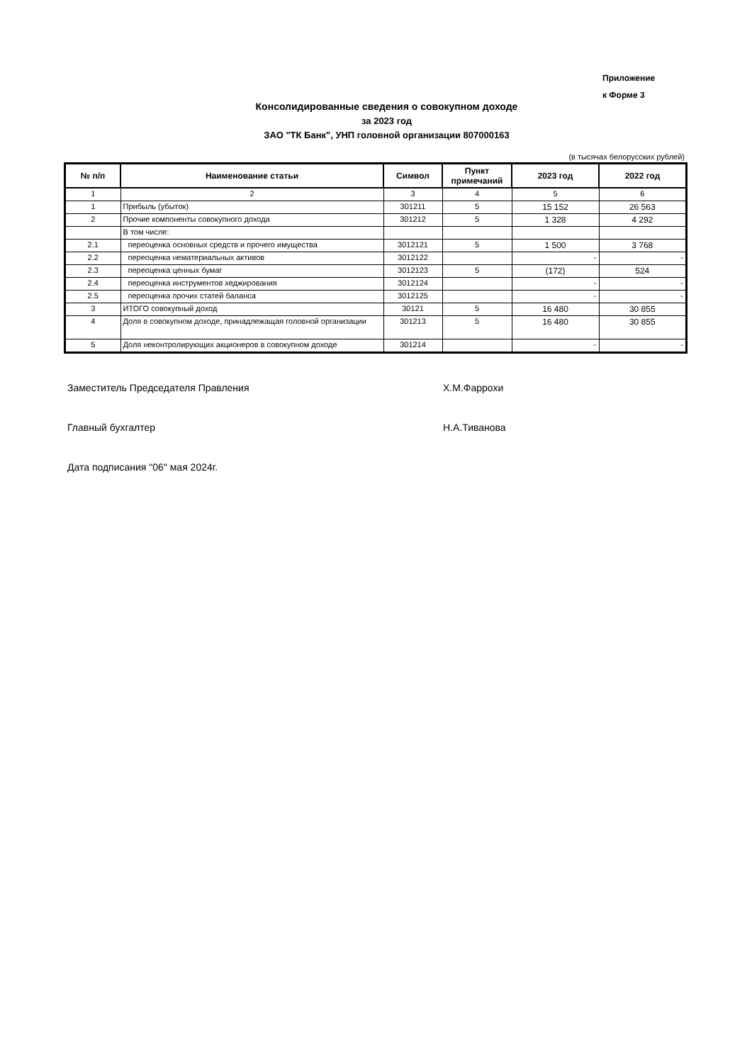Приложение
к Форме 3
Консолидированные сведения о совокупном доходе
за 2023 год
ЗАО "ТК Банк", УНП головной организации 807000163
(в тысячах белорусских рублей)
| № п/п | Наименование статьи | Символ | Пункт примечаний | 2023 год | 2022 год |
| --- | --- | --- | --- | --- | --- |
| 1 | 2 | 3 | 4 | 5 | 6 |
| 1 | Прибыль (убыток) | 301211 | 5 | 15 152 | 26 563 |
| 2 | Прочие компоненты совокупного дохода | 301212 | 5 | 1 328 | 4 292 |
| | В том числе: | | | | |
| 2.1 | переоценка основных средств и прочего имущества | 3012121 | 5 | 1 500 | 3 768 |
| 2.2 | переоценка нематериальных активов | 3012122 | | - | - |
| 2.3 | переоценка ценных бумаг | 3012123 | 5 | (172) | 524 |
| 2.4 | переоценка инструментов хеджирования | 3012124 | | - | - |
| 2.5 | переоценка прочих статей баланса | 3012125 | | - | - |
| 3 | ИТОГО совокупный доход | 30121 | 5 | 16 480 | 30 855 |
| 4 | Доля в совокупном доходе, принадлежащая головной организации | 301213 | 5 | 16 480 | 30 855 |
| 5 | Доля неконтролирующих акционеров в совокупном доходе | 301214 | | - | - |
Заместитель Председателя Правления Х.М.Фаррохи
Главный бухгалтер Н.А.Тиванова
Дата подписания "06" мая 2024г.